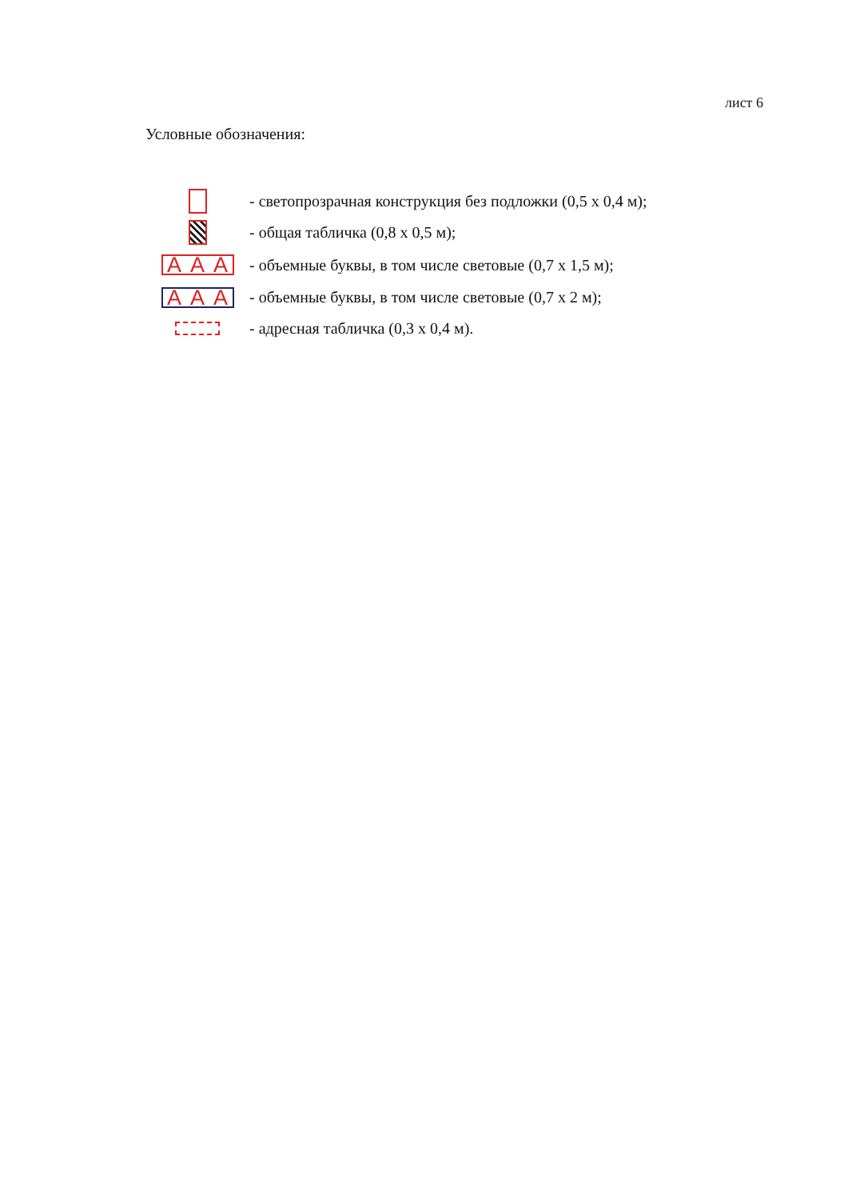лист 6
Условные обозначения:
- светопрозрачная конструкция без подложки (0,5 х 0,4 м);
- общая табличка (0,8 х 0,5 м);
A A A
- объемные буквы, в том числе световые (0,7 х 1,5 м);
A A A
- объемные буквы, в том числе световые (0,7 х 2 м);
- адресная табличка (0,3 х 0,4 м).